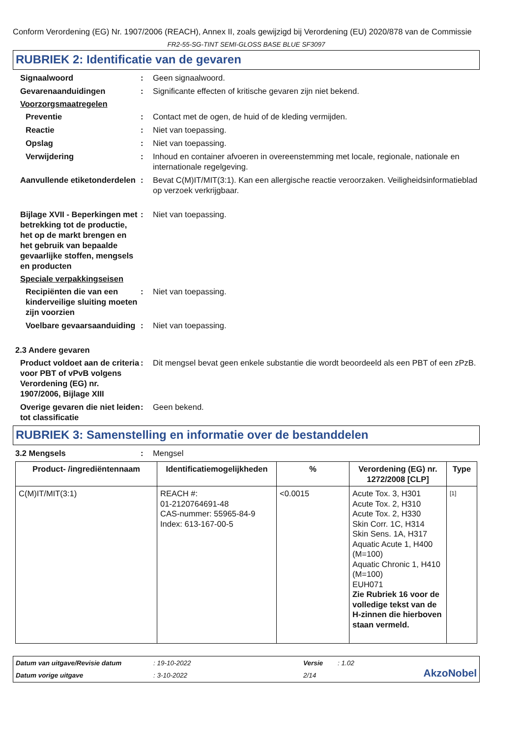Conform Verordening (EG) Nr. 1907/2006 (REACH), Annex II, zoals gewijzigd bij Verordening (EU) 2020/878 van de Commissie
FR2-55-SG-TINT SEMI-GLOSS BASE BLUE SF3097
RUBRIEK 2: Identificatie van de gevaren
Signaalwoord : Geen signaalwoord.
Gevarenaanduidingen : Significante effecten of kritische gevaren zijn niet bekend.
Voorzorgsmaatregelen
Preventie : Contact met de ogen, de huid of de kleding vermijden.
Reactie : Niet van toepassing.
Opslag : Niet van toepassing.
Verwijdering : Inhoud en container afvoeren in overeenstemming met locale, regionale, nationale en internationale regelgeving.
Aanvullende etiketonderdelen
: Bevat C(M)IT/MIT(3:1). Kan een allergische reactie veroorzaken. Veiligheidsinformatieblad op verzoek verkrijgbaar.
Bijlage XVII - Beperkingen met betrekking tot de productie, het op de markt brengen en het gebruik van bepaalde gevaarlijke stoffen, mengsels en producten
: Niet van toepassing.
Speciale verpakkingseisen
Recipiënten die van een kinderveilige sluiting moeten zijn voorzien
: Niet van toepassing.
Voelbare gevaarsaanduiding
: Niet van toepassing.
2.3 Andere gevaren
Product voldoet aan de criteria voor PBT of vPvB volgens Verordening (EG) nr. 1907/2006, Bijlage XIII
: Dit mengsel bevat geen enkele substantie die wordt beoordeeld als een PBT of een zPzB.
Overige gevaren die niet leiden tot classificatie
: Geen bekend.
RUBRIEK 3: Samenstelling en informatie over de bestanddelen
3.2 Mengsels : Mengsel
| Product- /ingrediëntennaam | Identificatiemogelijkheden | % | Verordening (EG) nr. 1272/2008 [CLP] | Type |
| --- | --- | --- | --- | --- |
| C(M)IT/MIT(3:1) | REACH #: 01-2120764691-48 CAS-nummer: 55965-84-9 Index: 613-167-00-5 | <0.0015 | Acute Tox. 3, H301 Acute Tox. 2, H310 Acute Tox. 2, H330 Skin Corr. 1C, H314 Skin Sens. 1A, H317 Aquatic Acute 1, H400 (M=100) Aquatic Chronic 1, H410 (M=100) EUH071 Zie Rubriek 16 voor de volledige tekst van de H-zinnen die hierboven staan vermeld. | [1] |
Datum van uitgave/Revisie datum
: 19-10-2022
Versie
: 1.02
AkzoNobel
Datum vorige uitgave
: 3-10-2022
2/14